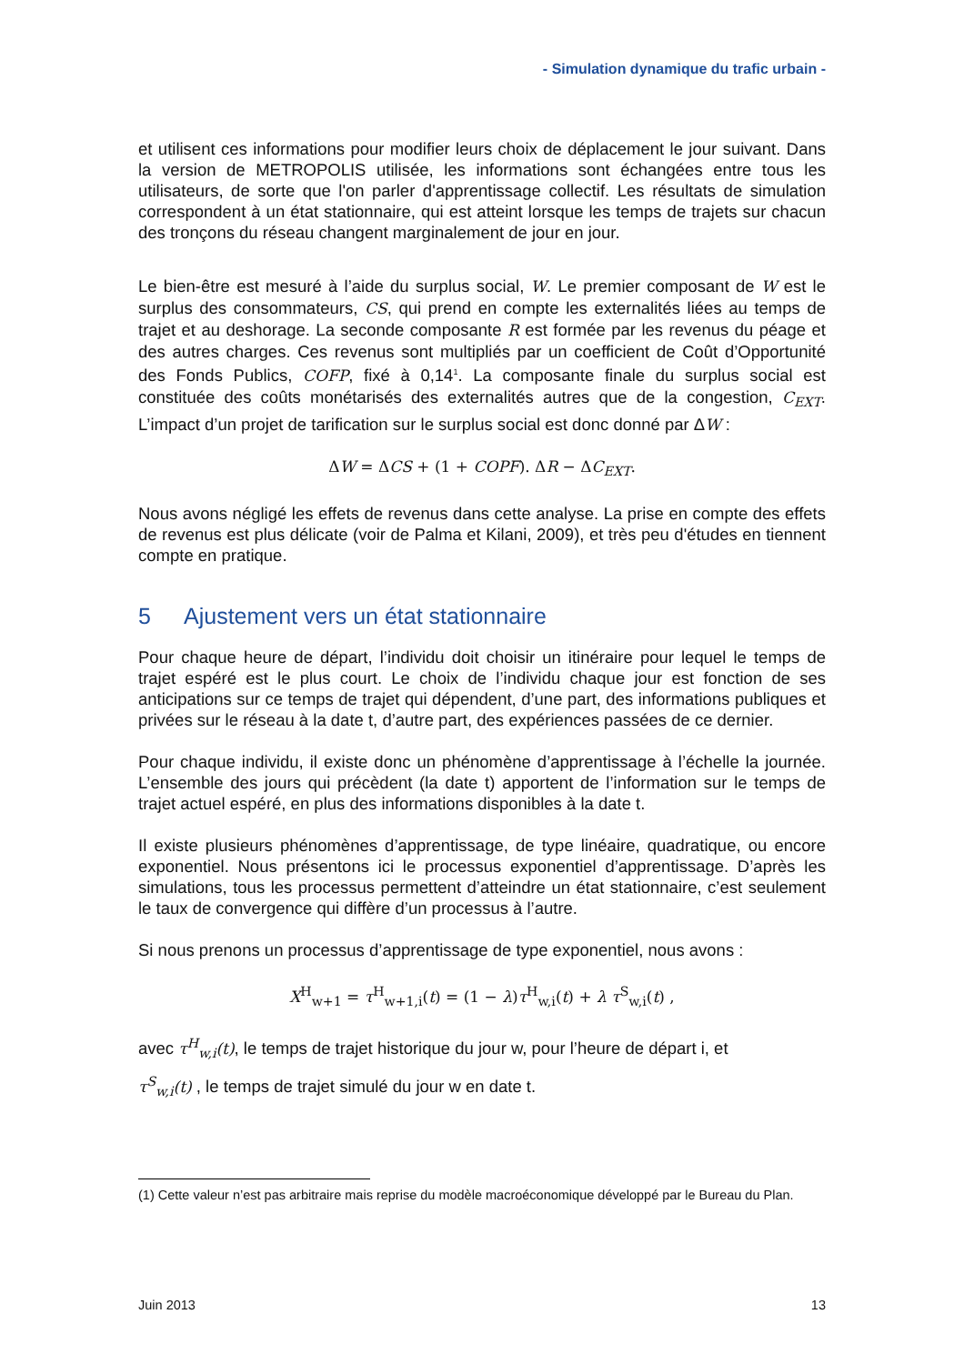- Simulation dynamique du trafic urbain -
et utilisent ces informations pour modifier leurs choix de déplacement le jour suivant. Dans la version de METROPOLIS utilisée, les informations sont échangées entre tous les utilisateurs, de sorte que l'on parler d'apprentissage collectif. Les résultats de simulation correspondent à un état stationnaire, qui est atteint lorsque les temps de trajets sur chacun des tronçons du réseau changent marginalement de jour en jour.
Le bien-être est mesuré à l’aide du surplus social, W. Le premier composant de W est le surplus des consommateurs, CS, qui prend en compte les externalités liées au temps de trajet et au deshorage. La seconde composante R est formée par les revenus du péage et des autres charges. Ces revenus sont multipliés par un coefficient de Coût d’Opportunité des Fonds Publics, COFP, fixé à 0,14<sup>1</sup>. La composante finale du surplus social est constituée des coûts monétarisés des externalités autres que de la congestion, C<sub>EXT</sub>. L’impact d’un projet de tarification sur le surplus social est donc donné par ΔW :
ΔW = ΔCS + (1 + COPF). ΔR − ΔC<sub>EXT</sub>.
Nous avons négligé les effets de revenus dans cette analyse. La prise en compte des effets de revenus est plus délicate (voir de Palma et Kilani, 2009), et très peu d'études en tiennent compte en pratique.
5 Ajustement vers un état stationnaire
Pour chaque heure de départ, l’individu doit choisir un itinéraire pour lequel le temps de trajet espéré est le plus court. Le choix de l’individu chaque jour est fonction de ses anticipations sur ce temps de trajet qui dépendent, d’une part, des informations publiques et privées sur le réseau à la date t, d’autre part, des expériences passées de ce dernier.
Pour chaque individu, il existe donc un phénomène d’apprentissage à l’échelle la journée. L’ensemble des jours qui précèdent (la date t) apportent de l’information sur le temps de trajet actuel espéré, en plus des informations disponibles à la date t.
Il existe plusieurs phénomènes d’apprentissage, de type linéaire, quadratique, ou encore exponentiel. Nous présentons ici le processus exponentiel d’apprentissage. D’après les simulations, tous les processus permettent d’atteindre un état stationnaire, c’est seulement le taux de convergence qui diffère d’un processus à l’autre.
Si nous prenons un processus d’apprentissage de type exponentiel, nous avons :
X<sup>H</sup><sub>w+1</sub> = τ<sup>H</sup><sub>w+1,i</sub>(t) = (1 − λ)τ<sup>H</sup><sub>w,i</sub>(t) + λ τ<sup>S</sup><sub>w,i</sub>(t) ,
avec τ<sup>H</sup><sub>w,i</sub>(t), le temps de trajet historique du jour w, pour l’heure de départ i, et
τ<sup>S</sup><sub>w,i</sub>(t) , le temps de trajet simulé du jour w en date t.
(1) Cette valeur n’est pas arbitraire mais reprise du modèle macroéconomique développé par le Bureau du Plan.
Juin 2013 13